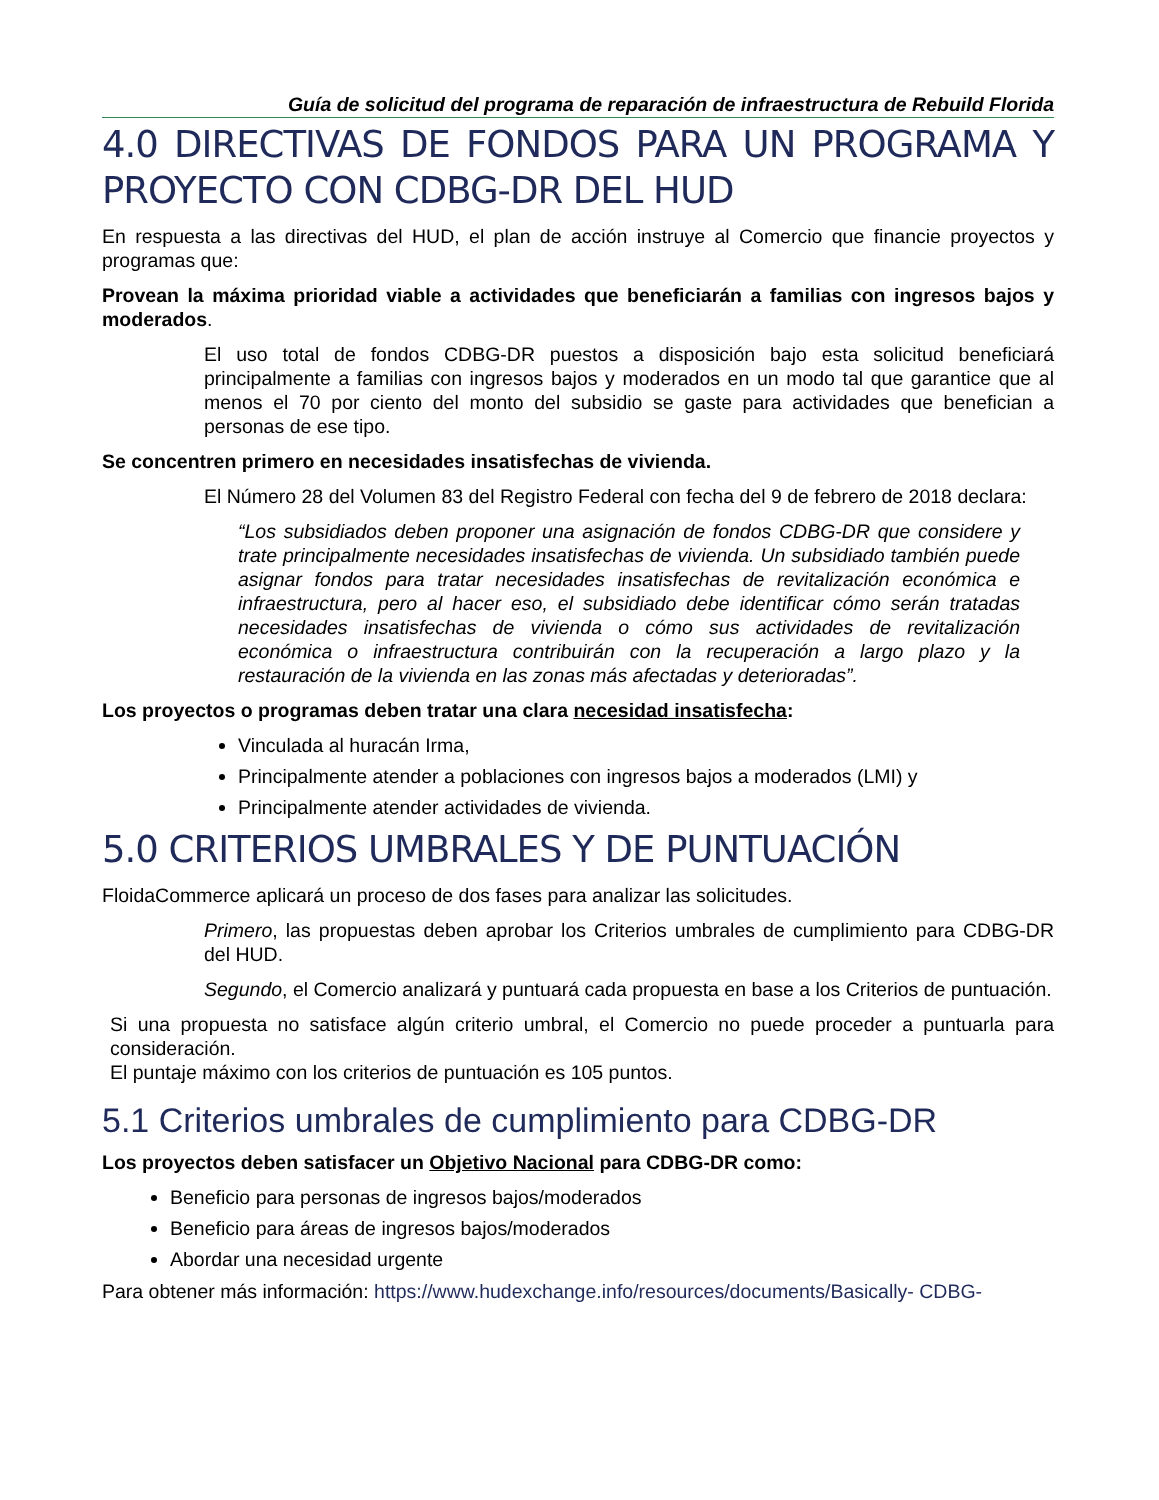Guía de solicitud del programa de reparación de infraestructura de Rebuild Florida
4.0 DIRECTIVAS DE FONDOS PARA UN PROGRAMA Y PROYECTO CON CDBG-DR DEL HUD
En respuesta a las directivas del HUD, el plan de acción instruye al Comercio que financie proyectos y programas que:
Provean la máxima prioridad viable a actividades que beneficiarán a familias con ingresos bajos y moderados.
El uso total de fondos CDBG-DR puestos a disposición bajo esta solicitud beneficiará principalmente a familias con ingresos bajos y moderados en un modo tal que garantice que al menos el 70 por ciento del monto del subsidio se gaste para actividades que benefician a personas de ese tipo.
Se concentren primero en necesidades insatisfechas de vivienda.
El Número 28 del Volumen 83 del Registro Federal con fecha del 9 de febrero de 2018 declara:
“Los subsidiados deben proponer una asignación de fondos CDBG-DR que considere y trate principalmente necesidades insatisfechas de vivienda. Un subsidiado también puede asignar fondos para tratar necesidades insatisfechas de revitalización económica e infraestructura, pero al hacer eso, el subsidiado debe identificar cómo serán tratadas necesidades insatisfechas de vivienda o cómo sus actividades de revitalización económica o infraestructura contribuirán con la recuperación a largo plazo y la restauración de la vivienda en las zonas más afectadas y deterioradas”.
Los proyectos o programas deben tratar una clara necesidad insatisfecha:
Vinculada al huracán Irma,
Principalmente atender a poblaciones con ingresos bajos a moderados (LMI) y
Principalmente atender actividades de vivienda.
5.0 CRITERIOS UMBRALES Y DE PUNTUACIÓN
FloidaCommerce aplicará un proceso de dos fases para analizar las solicitudes.
Primero, las propuestas deben aprobar los Criterios umbrales de cumplimiento para CDBG-DR del HUD.
Segundo, el Comercio analizará y puntuará cada propuesta en base a los Criterios de puntuación.
Si una propuesta no satisface algún criterio umbral, el Comercio no puede proceder a puntuarla para consideración.
El puntaje máximo con los criterios de puntuación es 105 puntos.
5.1 Criterios umbrales de cumplimiento para CDBG-DR
Los proyectos deben satisfacer un Objetivo Nacional para CDBG-DR como:
Beneficio para personas de ingresos bajos/moderados
Beneficio para áreas de ingresos bajos/moderados
Abordar una necesidad urgente
Para obtener más información: https://www.hudexchange.info/resources/documents/Basically- CDBG-